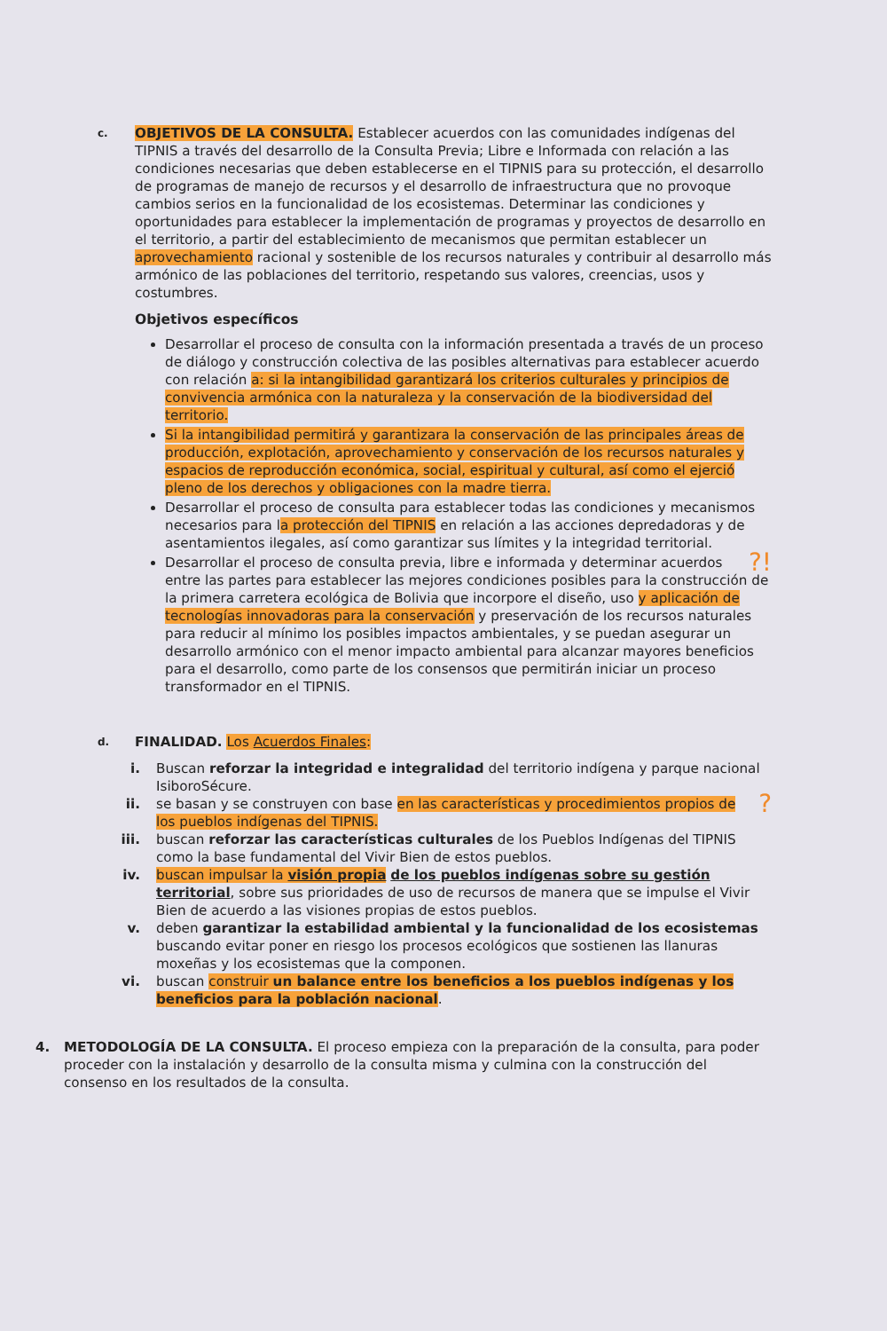c.
OBJETIVOS DE LA CONSULTA. Establecer acuerdos con las comunidades indígenas del TIPNIS a través del desarrollo de la Consulta Previa; Libre e Informada con relación a las condiciones necesarias que deben establecerse en el TIPNIS para su protección, el desarrollo de programas de manejo de recursos y el desarrollo de infraestructura que no provoque cambios serios en la funcionalidad de los ecosistemas. Determinar las condiciones y oportunidades para establecer la implementación de programas y proyectos de desarrollo en el territorio, a partir del establecimiento de mecanismos que permitan establecer un aprovechamiento racional y sostenible de los recursos naturales y contribuir al desarrollo más armónico de las poblaciones del territorio, respetando sus valores, creencias, usos y costumbres.
Objetivos específicos
Desarrollar el proceso de consulta con la información presentada a través de un proceso de diálogo y construcción colectiva de las posibles alternativas para establecer acuerdo con relación a: si la intangibilidad garantizará los criterios culturales y principios de convivencia armónica con la naturaleza y la conservación de la biodiversidad del territorio.
Si la intangibilidad permitirá y garantizara la conservación de las principales áreas de producción, explotación, aprovechamiento y conservación de los recursos naturales y espacios de reproducción económica, social, espiritual y cultural, así como el ejerció pleno de los derechos y obligaciones con la madre tierra.
Desarrollar el proceso de consulta para establecer todas las condiciones y mecanismos necesarios para la protección del TIPNIS en relación a las acciones depredadoras y de asentamientos ilegales, así como garantizar sus límites y la integridad territorial.
?! Desarrollar el proceso de consulta previa, libre e informada y determinar acuerdos entre las partes para establecer las mejores condiciones posibles para la construcción de la primera carretera ecológica de Bolivia que incorpore el diseño, uso y aplicación de tecnologías innovadoras para la conservación y preservación de los recursos naturales para reducir al mínimo los posibles impactos ambientales, y se puedan asegurar un desarrollo armónico con el menor impacto ambiental para alcanzar mayores beneficios para el desarrollo, como parte de los consensos que permitirán iniciar un proceso transformador en el TIPNIS.
d.
FINALIDAD. Los Acuerdos Finales:
i. Buscan reforzar la integridad e integralidad del territorio indígena y parque nacional IsiboroSécure.
ii.
? se basan y se construyen con base en las características y procedimientos propios de los pueblos indígenas del TIPNIS.
iii. buscan reforzar las características culturales de los Pueblos Indígenas del TIPNIS como la base fundamental del Vivir Bien de estos pueblos.
iv. buscan impulsar la visión propia de los pueblos indígenas sobre su gestión territorial, sobre sus prioridades de uso de recursos de manera que se impulse el Vivir Bien de acuerdo a las visiones propias de estos pueblos.
v. deben garantizar la estabilidad ambiental y la funcionalidad de los ecosistemas buscando evitar poner en riesgo los procesos ecológicos que sostienen las llanuras moxeñas y los ecosistemas que la componen.
vi. buscan construir un balance entre los beneficios a los pueblos indígenas y los beneficios para la población nacional.
4. METODOLOGÍA DE LA CONSULTA. El proceso empieza con la preparación de la consulta, para poder proceder con la instalación y desarrollo de la consulta misma y culmina con la construcción del consenso en los resultados de la consulta.